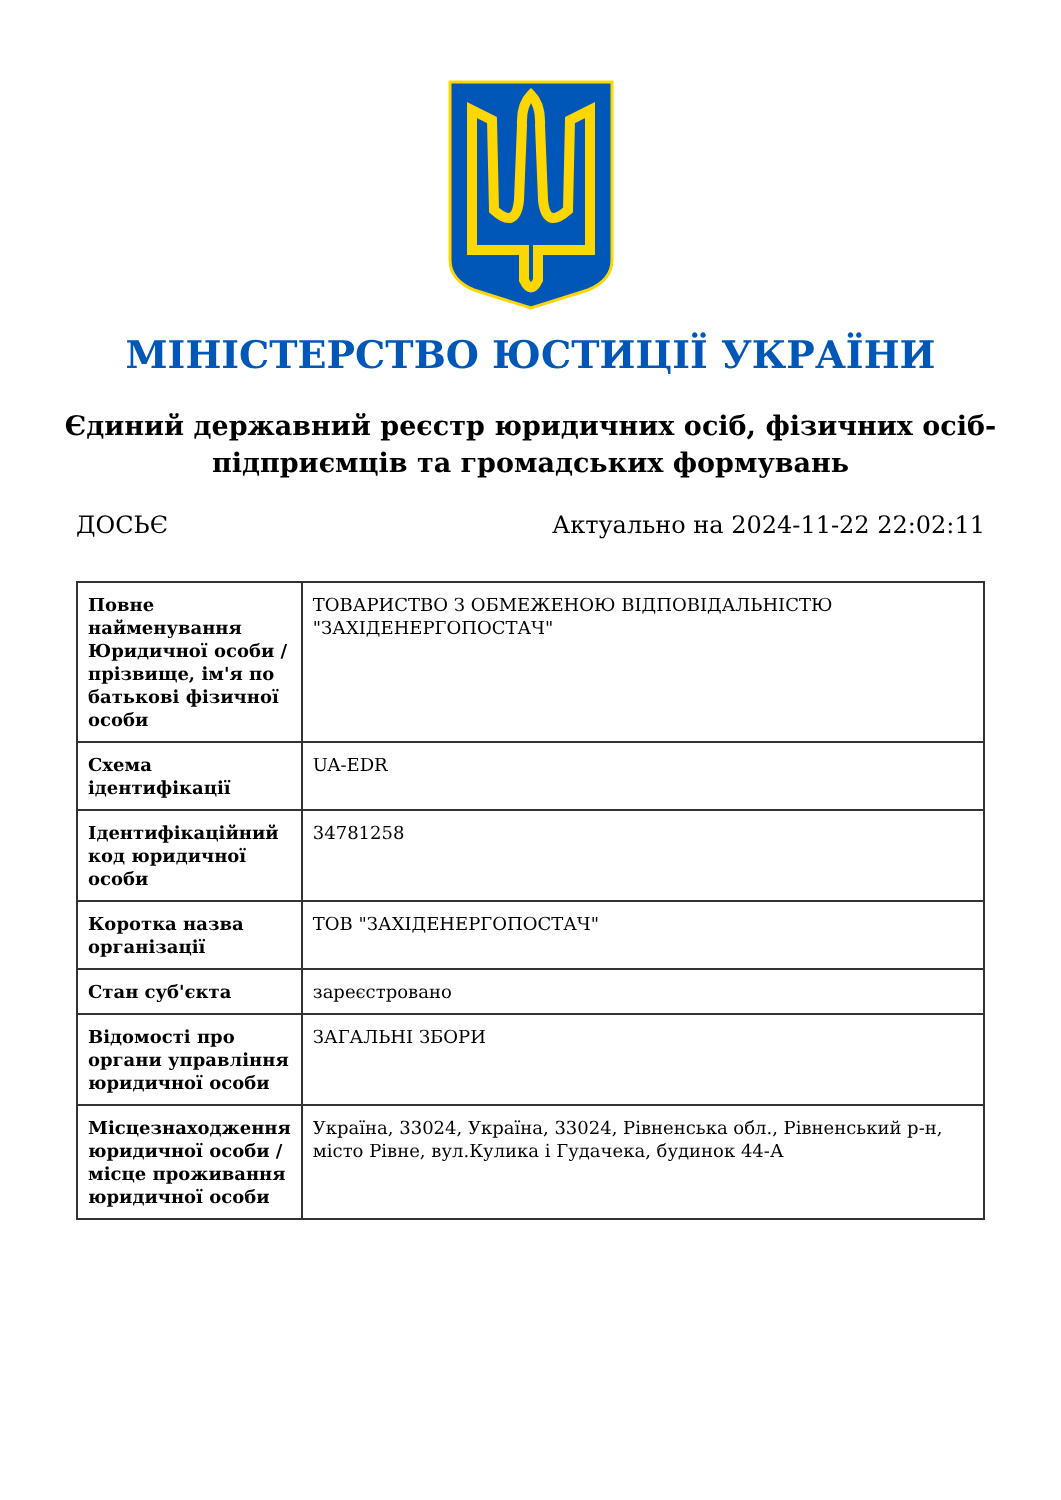МІНІСТЕРСТВО ЮСТИЦІЇ УКРАЇНИ
Єдиний державний реєстр юридичних осіб, фізичних осіб-підприємців та громадських формувань
ДОСЬЄ Актуально на 2024-11-22 22:02:11
| Повне найменування Юридичної особи / прізвище, ім'я по батькові фізичної особи | ТОВАРИСТВО З ОБМЕЖЕНОЮ ВІДПОВІДАЛЬНІСТЮ "ЗАХІДЕНЕРГОПОСТАЧ" |
| Схема ідентифікації | UA-EDR |
| Ідентифікаційний код юридичної особи | 34781258 |
| Коротка назва організації | ТОВ "ЗАХІДЕНЕРГОПОСТАЧ" |
| Стан суб'єкта | зареєстровано |
| Відомості про органи управління юридичної особи | ЗАГАЛЬНІ ЗБОРИ |
| Місцезнаходження юридичної особи / місце проживання юридичної особи | Україна, 33024, Україна, 33024, Рівненська обл., Рівненський р-н, місто Рівне, вул.Кулика і Гудачека, будинок 44-А |